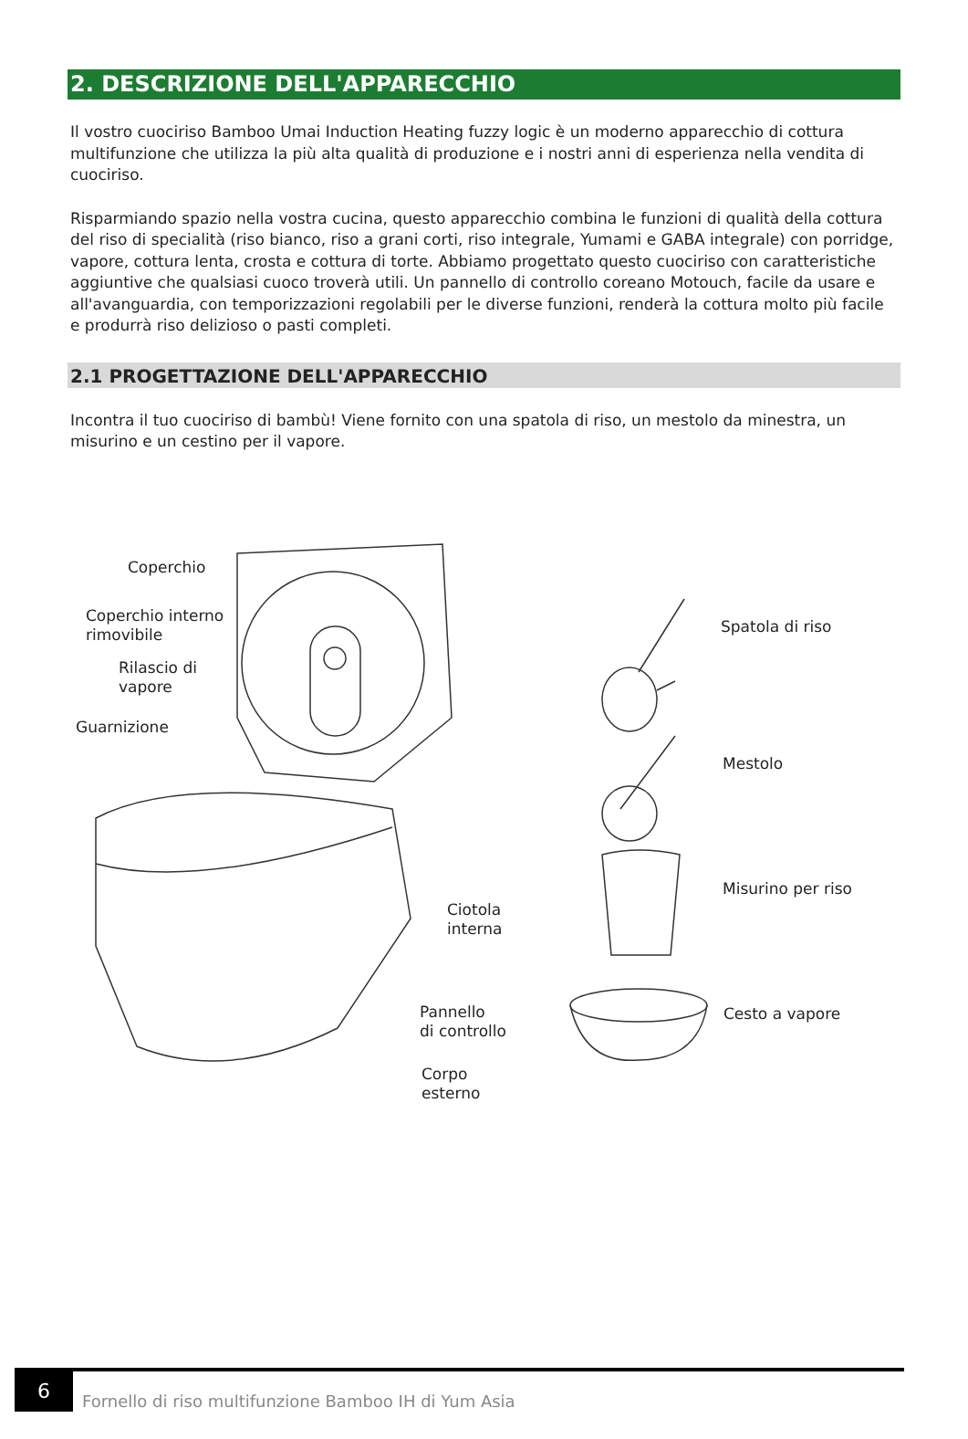2. DESCRIZIONE DELL'APPARECCHIO
Il vostro cuociriso Bamboo Umai Induction Heating fuzzy logic è un moderno apparecchio di cottura multifunzione che utilizza la più alta qualità di produzione e i nostri anni di esperienza nella vendita di cuociriso.
Risparmiando spazio nella vostra cucina, questo apparecchio combina le funzioni di qualità della cottura del riso di specialità (riso bianco, riso a grani corti, riso integrale, Yumami e GABA integrale) con porridge, vapore, cottura lenta, crosta e cottura di torte. Abbiamo progettato questo cuociriso con caratteristiche aggiuntive che qualsiasi cuoco troverà utili. Un pannello di controllo coreano Motouch, facile da usare e all'avanguardia, con temporizzazioni regolabili per le diverse funzioni, renderà la cottura molto più facile e produrrà riso delizioso o pasti completi.
2.1 PROGETTAZIONE DELL'APPARECCHIO
Incontra il tuo cuociriso di bambù! Viene fornito con una spatola di riso, un mestolo da minestra, un misurino e un cestino per il vapore.
Coperchio
Coperchio interno
rimovibile
Rilascio di
vapore
Guarnizione
Ciotola
interna
Pannello
di controllo
Corpo
esterno
Spatola di riso
Mestolo
Misurino per riso
Cesto a vapore
6
Fornello di riso multifunzione Bamboo IH di Yum Asia